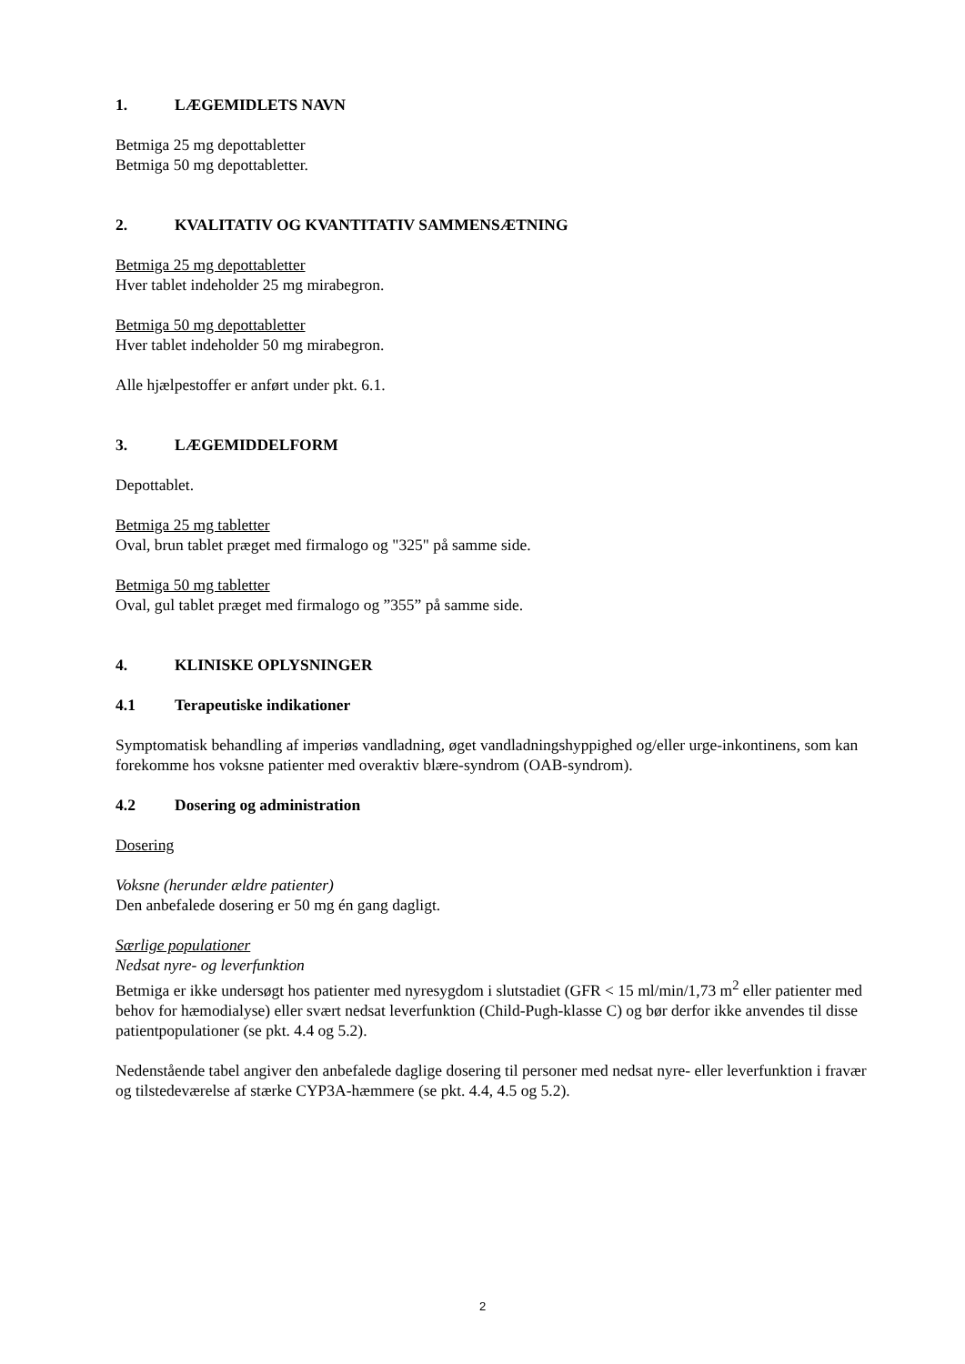1. LÆGEMIDLETS NAVN
Betmiga 25 mg depottabletter
Betmiga 50 mg depottabletter.
2. KVALITATIV OG KVANTITATIV SAMMENSÆTNING
Betmiga 25 mg depottabletter
Hver tablet indeholder 25 mg mirabegron.
Betmiga 50 mg depottabletter
Hver tablet indeholder 50 mg mirabegron.
Alle hjælpestoffer er anført under pkt. 6.1.
3. LÆGEMIDDELFORM
Depottablet.
Betmiga 25 mg tabletter
Oval, brun tablet præget med firmalogo og "325" på samme side.
Betmiga 50 mg tabletter
Oval, gul tablet præget med firmalogo og ”355” på samme side.
4. KLINISKE OPLYSNINGER
4.1 Terapeutiske indikationer
Symptomatisk behandling af imperiøs vandladning, øget vandladningshyppighed og/eller urge-inkontinens, som kan forekomme hos voksne patienter med overaktiv blære-syndrom (OAB-syndrom).
4.2 Dosering og administration
Dosering
Voksne (herunder ældre patienter)
Den anbefalede dosering er 50 mg én gang dagligt.
Særlige populationer
Nedsat nyre- og leverfunktion
Betmiga er ikke undersøgt hos patienter med nyresygdom i slutstadiet (GFR < 15 ml/min/1,73 m<sup>2</sup> eller patienter med behov for hæmodialyse) eller svært nedsat leverfunktion (Child-Pugh-klasse C) og bør derfor ikke anvendes til disse patientpopulationer (se pkt. 4.4 og 5.2).
Nedenstående tabel angiver den anbefalede daglige dosering til personer med nedsat nyre- eller leverfunktion i fravær og tilstedeværelse af stærke CYP3A-hæmmere (se pkt. 4.4, 4.5 og 5.2).
2